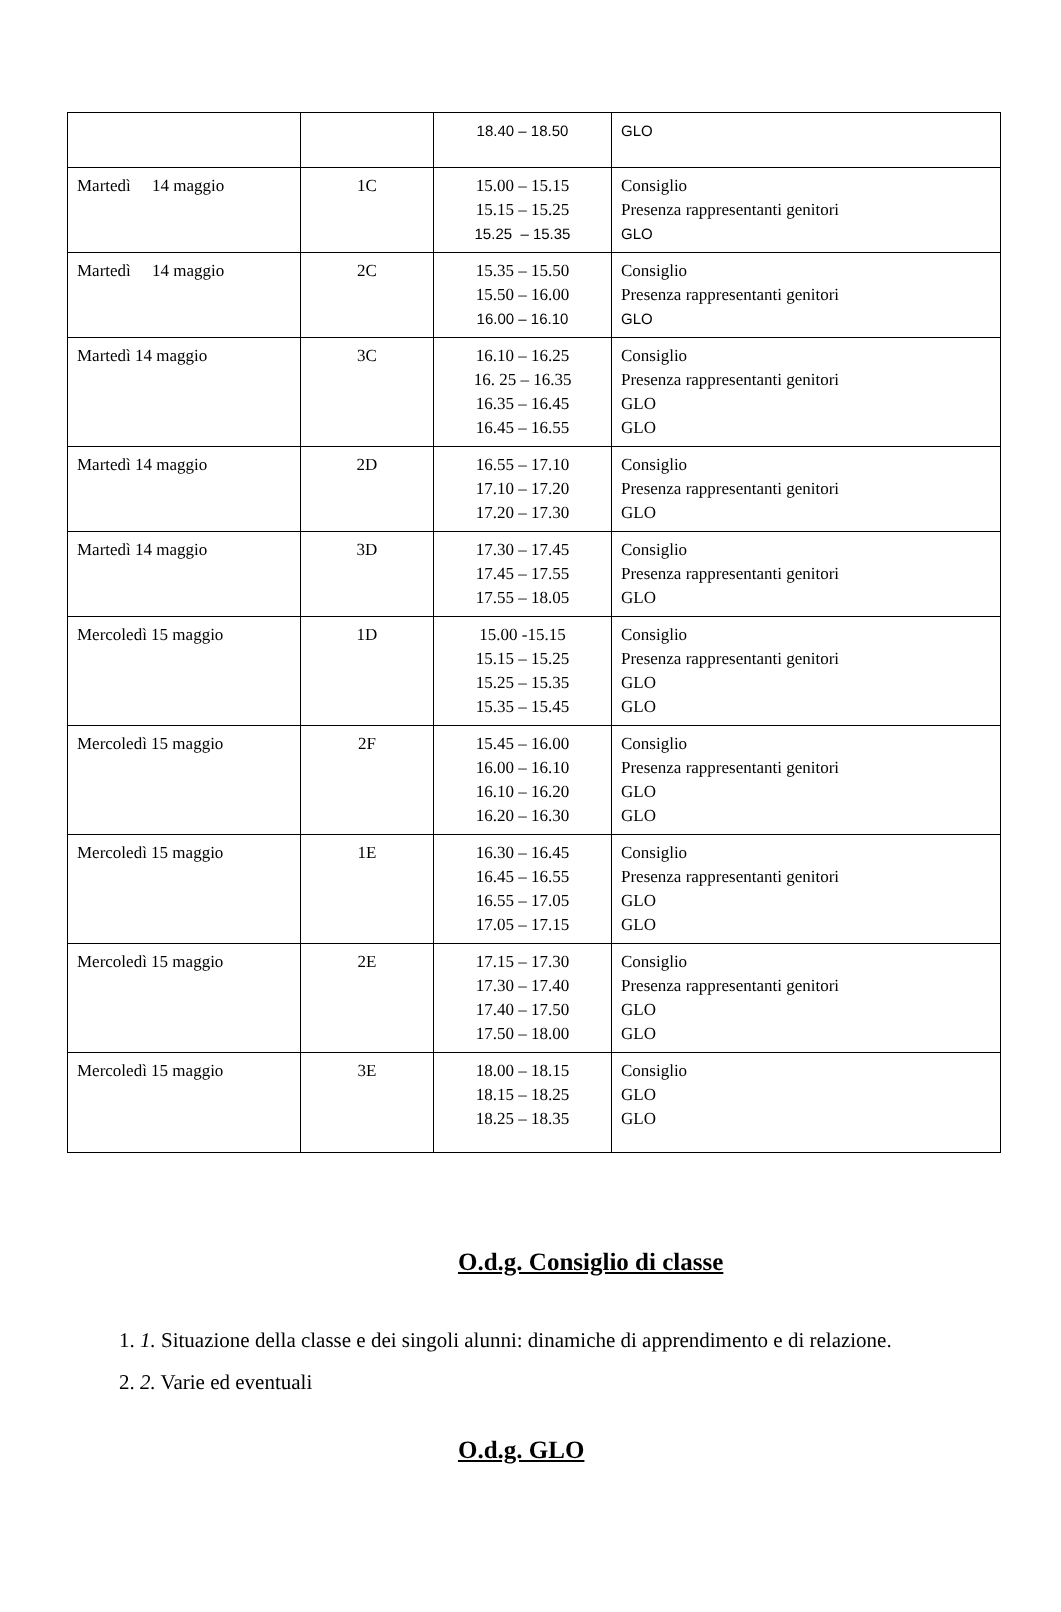| | | 18.40 – 18.50 | GLO |
| Martedì 14 maggio | 1C | 15.00 – 15.15 15.15 – 15.25 15.25 – 15.35 | Consiglio Presenza rappresentanti genitori GLO |
| Martedì 14 maggio | 2C | 15.35 – 15.50 15.50 – 16.00 16.00 – 16.10 | Consiglio Presenza rappresentanti genitori GLO |
| Martedì 14 maggio | 3C | 16.10 – 16.25 16. 25 – 16.35 16.35 – 16.45 16.45 – 16.55 | Consiglio Presenza rappresentanti genitori GLO GLO |
| Martedì 14 maggio | 2D | 16.55 – 17.10 17.10 – 17.20 17.20 – 17.30 | Consiglio Presenza rappresentanti genitori GLO |
| Martedì 14 maggio | 3D | 17.30 – 17.45 17.45 – 17.55 17.55 – 18.05 | Consiglio Presenza rappresentanti genitori GLO |
| Mercoledì 15 maggio | 1D | 15.00 -15.15 15.15 – 15.25 15.25 – 15.35 15.35 – 15.45 | Consiglio Presenza rappresentanti genitori GLO GLO |
| Mercoledì 15 maggio | 2F | 15.45 – 16.00 16.00 – 16.10 16.10 – 16.20 16.20 – 16.30 | Consiglio Presenza rappresentanti genitori GLO GLO |
| Mercoledì 15 maggio | 1E | 16.30 – 16.45 16.45 – 16.55 16.55 – 17.05 17.05 – 17.15 | Consiglio Presenza rappresentanti genitori GLO GLO |
| Mercoledì 15 maggio | 2E | 17.15 – 17.30 17.30 – 17.40 17.40 – 17.50 17.50 – 18.00 | Consiglio Presenza rappresentanti genitori GLO GLO |
| Mercoledì 15 maggio | 3E | 18.00 – 18.15 18.15 – 18.25 18.25 – 18.35 | Consiglio GLO GLO |
O.d.g. Consiglio di classe
1. 1. Situazione della classe e dei singoli alunni: dinamiche di apprendimento e di relazione.
2. 2. Varie ed eventuali
O.d.g. GLO